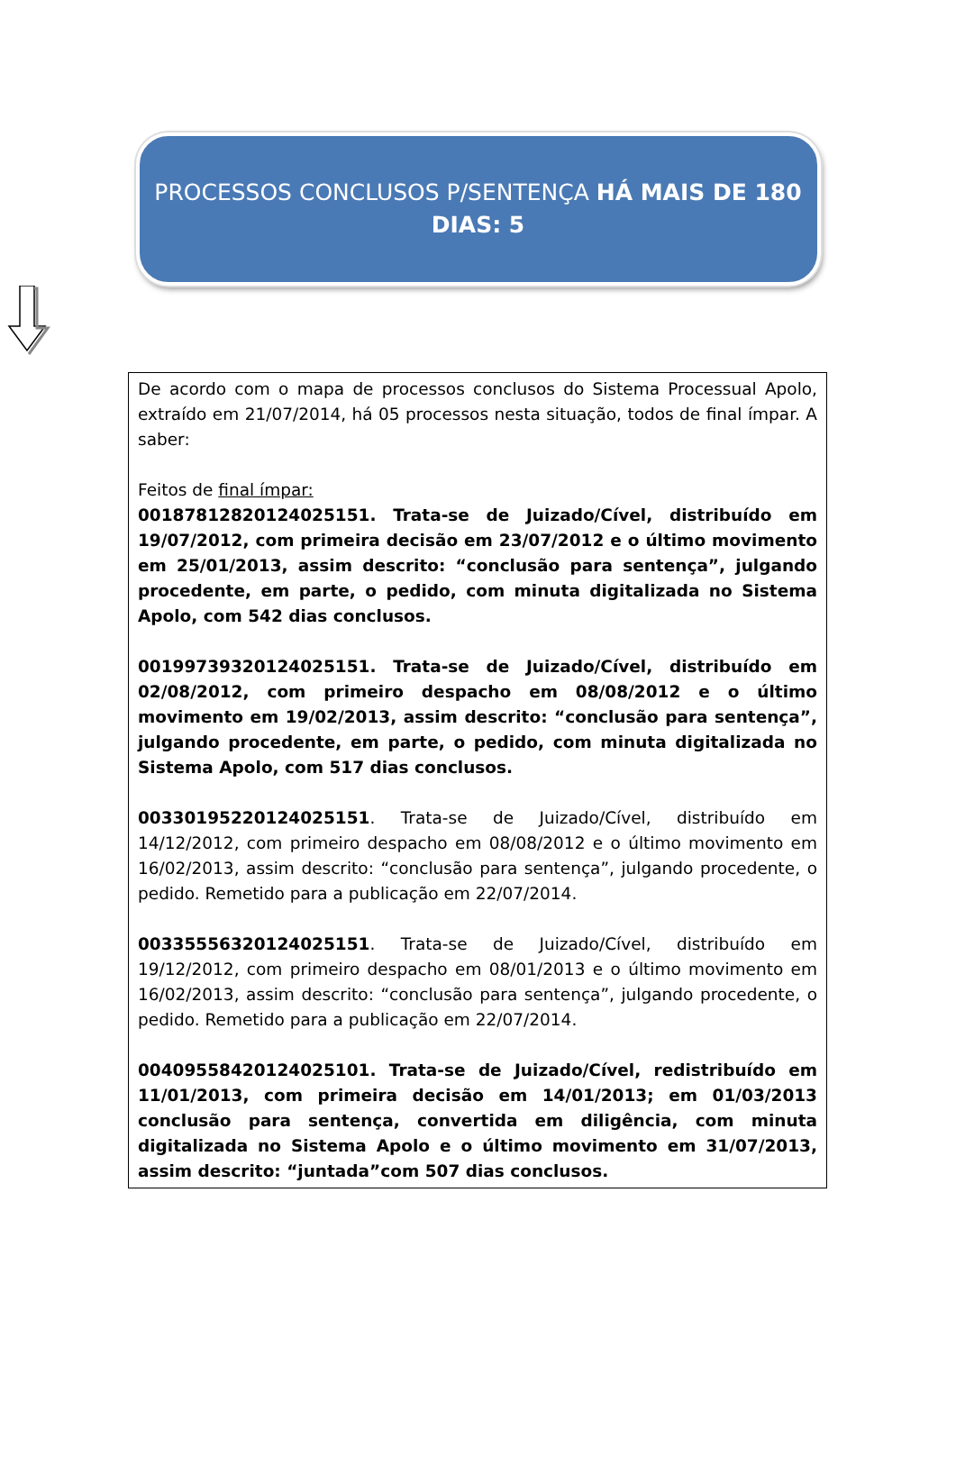PROCESSOS CONCLUSOS P/SENTENÇA HÁ MAIS DE 180 DIAS: 5
De acordo com o mapa de processos conclusos do Sistema Processual Apolo, extraído em 21/07/2014, há 05 processos nesta situação, todos de final ímpar. A saber:
Feitos de final ímpar:
00187812820124025151. Trata-se de Juizado/Cível, distribuído em 19/07/2012, com primeira decisão em 23/07/2012 e o último movimento em 25/01/2013, assim descrito: “conclusão para sentença”, julgando procedente, em parte, o pedido, com minuta digitalizada no Sistema Apolo, com 542 dias conclusos.
00199739320124025151. Trata-se de Juizado/Cível, distribuído em 02/08/2012, com primeiro despacho em 08/08/2012 e o último movimento em 19/02/2013, assim descrito: “conclusão para sentença”, julgando procedente, em parte, o pedido, com minuta digitalizada no Sistema Apolo, com 517 dias conclusos.
00330195220124025151. Trata-se de Juizado/Cível, distribuído em 14/12/2012, com primeiro despacho em 08/08/2012 e o último movimento em 16/02/2013, assim descrito: “conclusão para sentença”, julgando procedente, o pedido. Remetido para a publicação em 22/07/2014.
00335556320124025151. Trata-se de Juizado/Cível, distribuído em 19/12/2012, com primeiro despacho em 08/01/2013 e o último movimento em 16/02/2013, assim descrito: “conclusão para sentença”, julgando procedente, o pedido. Remetido para a publicação em 22/07/2014.
00409558420124025101. Trata-se de Juizado/Cível, redistribuído em 11/01/2013, com primeira decisão em 14/01/2013; em 01/03/2013 conclusão para sentença, convertida em diligência, com minuta digitalizada no Sistema Apolo e o último movimento em 31/07/2013, assim descrito: “juntada”com 507 dias conclusos.